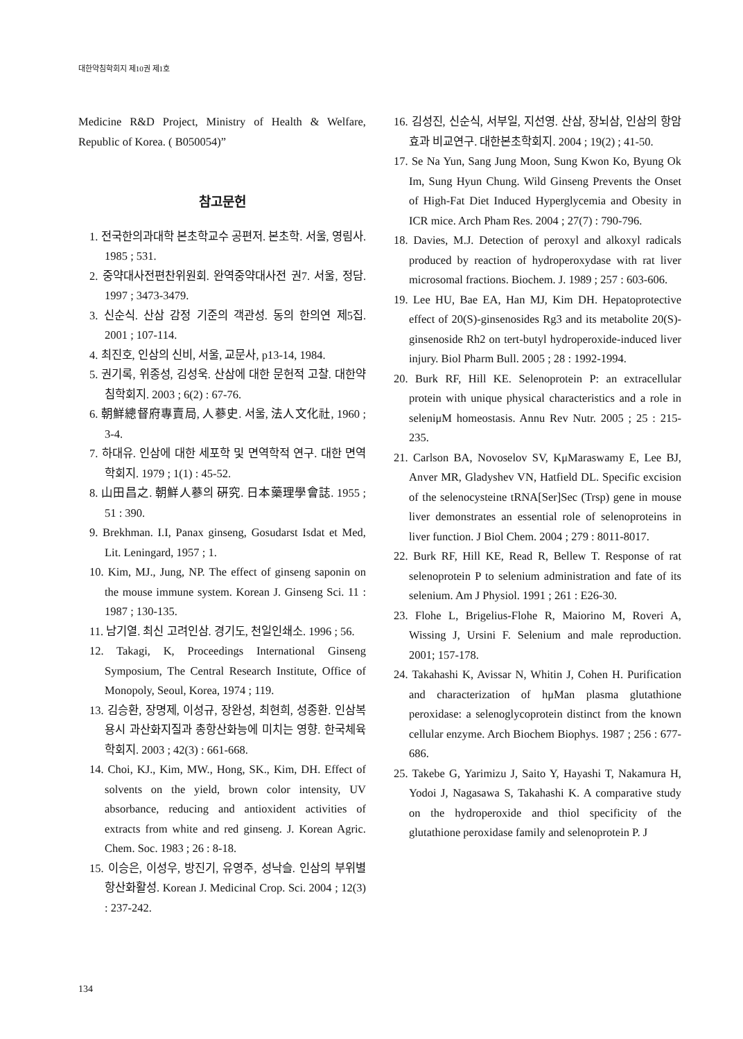대한약침학회지 제10권 제1호
Medicine R&D Project, Ministry of Health & Welfare, Republic of Korea. ( B050054)”
참고문헌
1. 전국한의과대학 본초학교수 공편저. 본초학. 서울, 영림사. 1985 ; 531.
2. 중약대사전편찬위원회. 완역중약대사전 권7. 서울, 정담. 1997 ; 3473-3479.
3. 신순식. 산삼 감정 기준의 객관성. 동의 한의연 제5집. 2001 ; 107-114.
4. 최진호, 인삼의 신비, 서울, 교문사, p13-14, 1984.
5. 권기록, 위종성, 김성욱. 산삼에 대한 문헌적 고찰. 대한약침학회지. 2003 ; 6(2) : 67-76.
6. 朝鮮總督府專賣局, 人蔘史. 서울, 法人文化社, 1960 ; 3-4.
7. 하대유. 인삼에 대한 세포학 및 면역학적 연구. 대한 면역학회지. 1979 ; 1(1) : 45-52.
8. 山田昌之. 朝鮮人蔘의 硏究. 日本藥理學會誌. 1955 ; 51 : 390.
9. Brekhman. I.I, Panax ginseng, Gosudarst Isdat et Med, Lit. Leningard, 1957 ; 1.
10. Kim, MJ., Jung, NP. The effect of ginseng saponin on the mouse immune system. Korean J. Ginseng Sci. 11 : 1987 ; 130-135.
11. 남기열. 최신 고려인삼. 경기도, 천일인쇄소. 1996 ; 56.
12. Takagi, K, Proceedings International Ginseng Symposium, The Central Research Institute, Office of Monopoly, Seoul, Korea, 1974 ; 119.
13. 김승환, 장명제, 이성규, 장완성, 최현희, 성종환. 인삼복용시 과산화지질과 총항산화능에 미치는 영향. 한국체육학회지. 2003 ; 42(3) : 661-668.
14. Choi, KJ., Kim, MW., Hong, SK., Kim, DH. Effect of solvents on the yield, brown color intensity, UV absorbance, reducing and antioxident activities of extracts from white and red ginseng. J. Korean Agric. Chem. Soc. 1983 ; 26 : 8-18.
15. 이승은, 이성우, 방진기, 유영주, 성낙슬. 인삼의 부위별 항산화활성. Korean J. Medicinal Crop. Sci. 2004 ; 12(3) : 237-242.
16. 김성진, 신순식, 서부일, 지선영. 산삼, 장뇌삼, 인삼의 항암효과 비교연구. 대한본초학회지. 2004 ; 19(2) ; 41-50.
17. Se Na Yun, Sang Jung Moon, Sung Kwon Ko, Byung Ok Im, Sung Hyun Chung. Wild Ginseng Prevents the Onset of High-Fat Diet Induced Hyperglycemia and Obesity in ICR mice. Arch Pham Res. 2004 ; 27(7) : 790-796.
18. Davies, M.J. Detection of peroxyl and alkoxyl radicals produced by reaction of hydroperoxydase with rat liver microsomal fractions. Biochem. J. 1989 ; 257 : 603-606.
19. Lee HU, Bae EA, Han MJ, Kim DH. Hepatoprotective effect of 20(S)-ginsenosides Rg3 and its metabolite 20(S)-ginsenoside Rh2 on tert-butyl hydroperoxide-induced liver injury. Biol Pharm Bull. 2005 ; 28 : 1992-1994.
20. Burk RF, Hill KE. Selenoprotein P: an extracellular protein with unique physical characteristics and a role in seleniμM homeostasis. Annu Rev Nutr. 2005 ; 25 : 215-235.
21. Carlson BA, Novoselov SV, KμMaraswamy E, Lee BJ, Anver MR, Gladyshev VN, Hatfield DL. Specific excision of the selenocysteine tRNA[Ser]Sec (Trsp) gene in mouse liver demonstrates an essential role of selenoproteins in liver function. J Biol Chem. 2004 ; 279 : 8011-8017.
22. Burk RF, Hill KE, Read R, Bellew T. Response of rat selenoprotein P to selenium administration and fate of its selenium. Am J Physiol. 1991 ; 261 : E26-30.
23. Flohe L, Brigelius-Flohe R, Maiorino M, Roveri A, Wissing J, Ursini F. Selenium and male reproduction. 2001; 157-178.
24. Takahashi K, Avissar N, Whitin J, Cohen H. Purification and characterization of hμMan plasma glutathione peroxidase: a selenoglycoprotein distinct from the known cellular enzyme. Arch Biochem Biophys. 1987 ; 256 : 677-686.
25. Takebe G, Yarimizu J, Saito Y, Hayashi T, Nakamura H, Yodoi J, Nagasawa S, Takahashi K. A comparative study on the hydroperoxide and thiol specificity of the glutathione peroxidase family and selenoprotein P. J
134